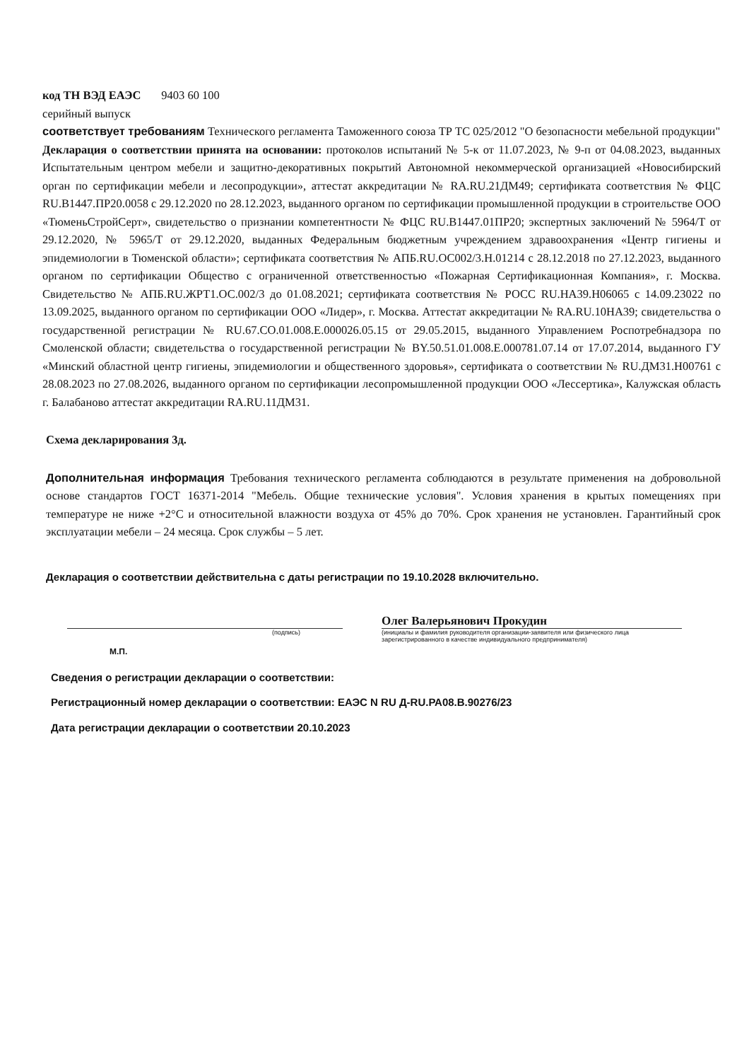код ТН ВЭД ЕАЭС 9403 60 100
серийный выпуск
соответствует требованиям Технического регламента Таможенного союза ТР ТС 025/2012 "О безопасности мебельной продукции"
Декларация о соответствии принята на основании: протоколов испытаний № 5-к от 11.07.2023, № 9-п от 04.08.2023, выданных Испытательным центром мебели и защитно-декоративных покрытий Автономной некоммерческой организацией «Новосибирский орган по сертификации мебели и лесопродукции», аттестат аккредитации № RA.RU.21ДМ49; сертификата соответствия № ФЦС RU.В1447.ПР20.0058 с 29.12.2020 по 28.12.2023, выданного органом по сертификации промышленной продукции в строительстве ООО «ТюменьСтройСерт», свидетельство о признании компетентности № ФЦС RU.В1447.01ПР20; экспертных заключений № 5964/Т от 29.12.2020, № 5965/Т от 29.12.2020, выданных Федеральным бюджетным учреждением здравоохранения «Центр гигиены и эпидемиологии в Тюменской области»; сертификата соответствия № АПБ.RU.ОС002/3.Н.01214 с 28.12.2018 по 27.12.2023, выданного органом по сертификации Общество с ограниченной ответственностью «Пожарная Сертификационная Компания», г. Москва. Свидетельство № АПБ.RU.ЖРТ1.ОС.002/3 до 01.08.2021; сертификата соответствия № РОСС RU.НА39.Н06065 с 14.09.23022 по 13.09.2025, выданного органом по сертификации ООО «Лидер», г. Москва. Аттестат аккредитации № RA.RU.10НА39; свидетельства о государственной регистрации № RU.67.СО.01.008.Е.000026.05.15 от 29.05.2015, выданного Управлением Роспотребнадзора по Смоленской области; свидетельства о государственной регистрации № BY.50.51.01.008.Е.000781.07.14 от 17.07.2014, выданного ГУ «Минский областной центр гигиены, эпидемиологии и общественного здоровья», сертификата о соответствии № RU.ДМ31.Н00761 с 28.08.2023 по 27.08.2026, выданного органом по сертификации лесопромышленной продукции ООО «Лессертика», Калужская область г. Балабаново аттестат аккредитации RA.RU.11ДМ31.
Схема декларирования 3д.
Дополнительная информация Требования технического регламента соблюдаются в результате применения на добровольной основе стандартов ГОСТ 16371-2014 "Мебель. Общие технические условия". Условия хранения в крытых помещениях при температуре не ниже +2°С и относительной влажности воздуха от 45% до 70%. Срок хранения не установлен. Гарантийный срок эксплуатации мебели – 24 месяца. Срок службы – 5 лет.
Декларация о соответствии действительна с даты регистрации по 19.10.2028 включительно.
Олег Валерьянович Прокудин
(подпись) (инициалы и фамилия руководителя организации-заявителя или физического лица зарегистрированного в качестве индивидуального предпринимателя)
М.П.
Сведения о регистрации декларации о соответствии:
Регистрационный номер декларации о соответствии: ЕАЭС N RU Д-RU.РА08.В.90276/23
Дата регистрации декларации о соответствии 20.10.2023